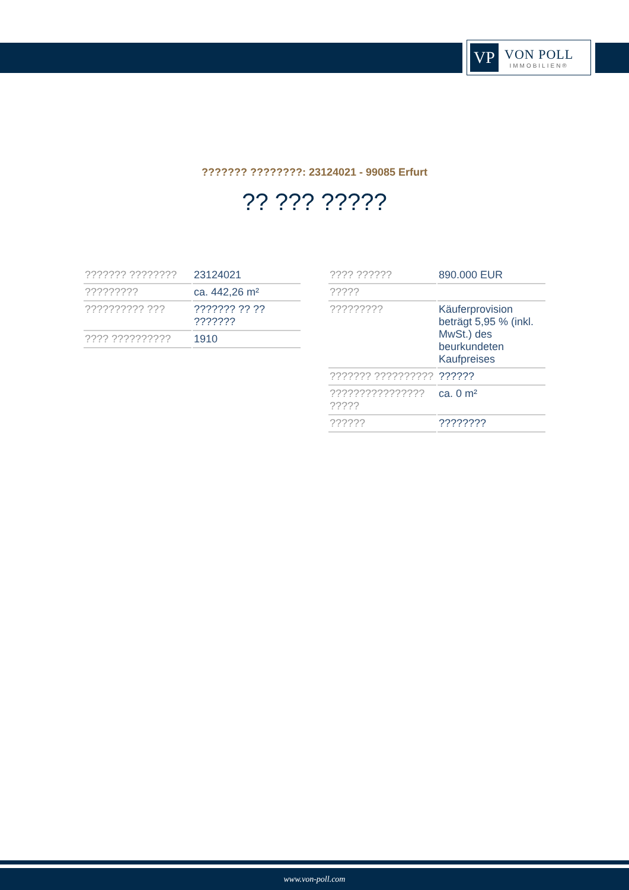VP
VON POLL
IMMOBILIEN®
??????? ????????: 23124021 - 99085 Erfurt
?? ??? ?????
| ??????? ???????? | 23124021 |
| ????????? | ca. 442,26 m² |
| ?????????? ??? | ??????? ?? ?? ??????? |
| ???? ?????????? | 1910 |
| ???? ?????? | 890.000 EUR |
| ????? | |
| ????????? | Käuferprovision beträgt 5,95 % (inkl. MwSt.) des beurkundeten Kaufpreises |
| ??????? ?????????? | ?????? |
| ???????????????? ????? | ca. 0 m² |
| ?????? | ???????? |
www.von-poll.com